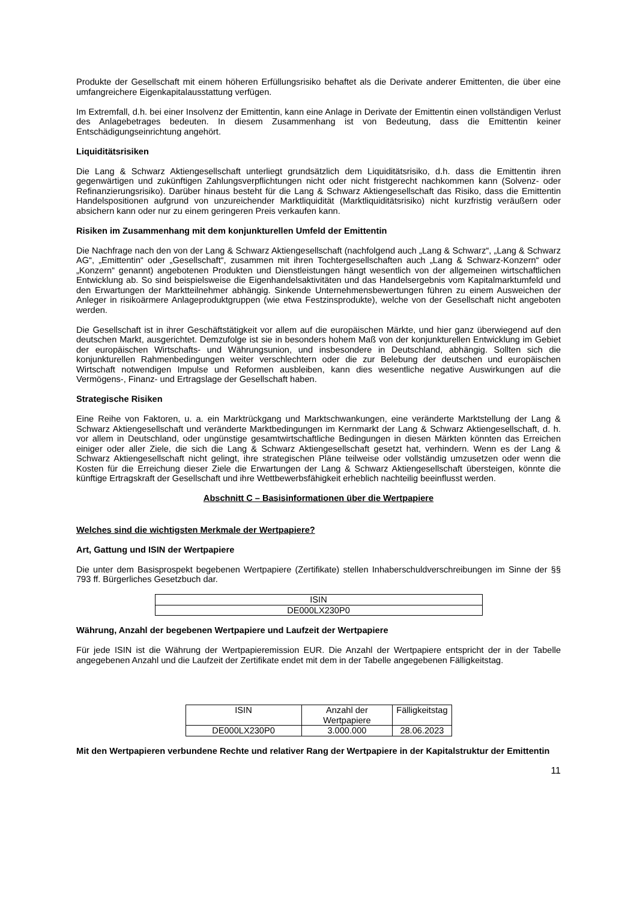Produkte der Gesellschaft mit einem höheren Erfüllungsrisiko behaftet als die Derivate anderer Emittenten, die über eine umfangreichere Eigenkapitalausstattung verfügen.
Im Extremfall, d.h. bei einer Insolvenz der Emittentin, kann eine Anlage in Derivate der Emittentin einen vollständigen Verlust des Anlagebetrages bedeuten. In diesem Zusammenhang ist von Bedeutung, dass die Emittentin keiner Entschädigungseinrichtung angehört.
Liquiditätsrisiken
Die Lang & Schwarz Aktiengesellschaft unterliegt grundsätzlich dem Liquiditätsrisiko, d.h. dass die Emittentin ihren gegenwärtigen und zukünftigen Zahlungsverpflichtungen nicht oder nicht fristgerecht nachkommen kann (Solvenz- oder Refinanzierungsrisiko). Darüber hinaus besteht für die Lang & Schwarz Aktiengesellschaft das Risiko, dass die Emittentin Handelspositionen aufgrund von unzureichender Marktliquidität (Marktliquiditätsrisiko) nicht kurzfristig veräußern oder absichern kann oder nur zu einem geringeren Preis verkaufen kann.
Risiken im Zusammenhang mit dem konjunkturellen Umfeld der Emittentin
Die Nachfrage nach den von der Lang & Schwarz Aktiengesellschaft (nachfolgend auch „Lang & Schwarz“, „Lang & Schwarz AG“, „Emittentin“ oder „Gesellschaft“, zusammen mit ihren Tochtergesellschaften auch „Lang & Schwarz-Konzern“ oder „Konzern“ genannt) angebotenen Produkten und Dienstleistungen hängt wesentlich von der allgemeinen wirtschaftlichen Entwicklung ab. So sind beispielsweise die Eigenhandelsaktivitäten und das Handelsergebnis vom Kapitalmarktumfeld und den Erwartungen der Marktteilnehmer abhängig. Sinkende Unternehmensbewertungen führen zu einem Ausweichen der Anleger in risikoärmere Anlageproduktgruppen (wie etwa Festzinsprodukte), welche von der Gesellschaft nicht angeboten werden.
Die Gesellschaft ist in ihrer Geschäftstätigkeit vor allem auf die europäischen Märkte, und hier ganz überwiegend auf den deutschen Markt, ausgerichtet. Demzufolge ist sie in besonders hohem Maß von der konjunkturellen Entwicklung im Gebiet der europäischen Wirtschafts- und Währungsunion, und insbesondere in Deutschland, abhängig. Sollten sich die konjunkturellen Rahmenbedingungen weiter verschlechtern oder die zur Belebung der deutschen und europäischen Wirtschaft notwendigen Impulse und Reformen ausbleiben, kann dies wesentliche negative Auswirkungen auf die Vermögens-, Finanz- und Ertragslage der Gesellschaft haben.
Strategische Risiken
Eine Reihe von Faktoren, u. a. ein Marktrückgang und Marktschwankungen, eine veränderte Marktstellung der Lang & Schwarz Aktiengesellschaft und veränderte Marktbedingungen im Kernmarkt der Lang & Schwarz Aktiengesellschaft, d. h. vor allem in Deutschland, oder ungünstige gesamtwirtschaftliche Bedingungen in diesen Märkten könnten das Erreichen einiger oder aller Ziele, die sich die Lang & Schwarz Aktiengesellschaft gesetzt hat, verhindern. Wenn es der Lang & Schwarz Aktiengesellschaft nicht gelingt, ihre strategischen Pläne teilweise oder vollständig umzusetzen oder wenn die Kosten für die Erreichung dieser Ziele die Erwartungen der Lang & Schwarz Aktiengesellschaft übersteigen, könnte die künftige Ertragskraft der Gesellschaft und ihre Wettbewerbsfähigkeit erheblich nachteilig beeinflusst werden.
Abschnitt C – Basisinformationen über die Wertpapiere
Welches sind die wichtigsten Merkmale der Wertpapiere?
Art, Gattung und ISIN der Wertpapiere
Die unter dem Basisprospekt begebenen Wertpapiere (Zertifikate) stellen Inhaberschuldverschreibungen im Sinne der §§ 793 ff. Bürgerliches Gesetzbuch dar.
| ISIN |
| DE000LX230P0 |
Währung, Anzahl der begebenen Wertpapiere und Laufzeit der Wertpapiere
Für jede ISIN ist die Währung der Wertpapieremission EUR. Die Anzahl der Wertpapiere entspricht der in der Tabelle angegebenen Anzahl und die Laufzeit der Zertifikate endet mit dem in der Tabelle angegebenen Fälligkeitstag.
| ISIN | Anzahl der Wertpapiere | Fälligkeitstag |
| DE000LX230P0 | 3.000.000 | 28.06.2023 |
Mit den Wertpapieren verbundene Rechte und relativer Rang der Wertpapiere in der Kapitalstruktur der Emittentin
11